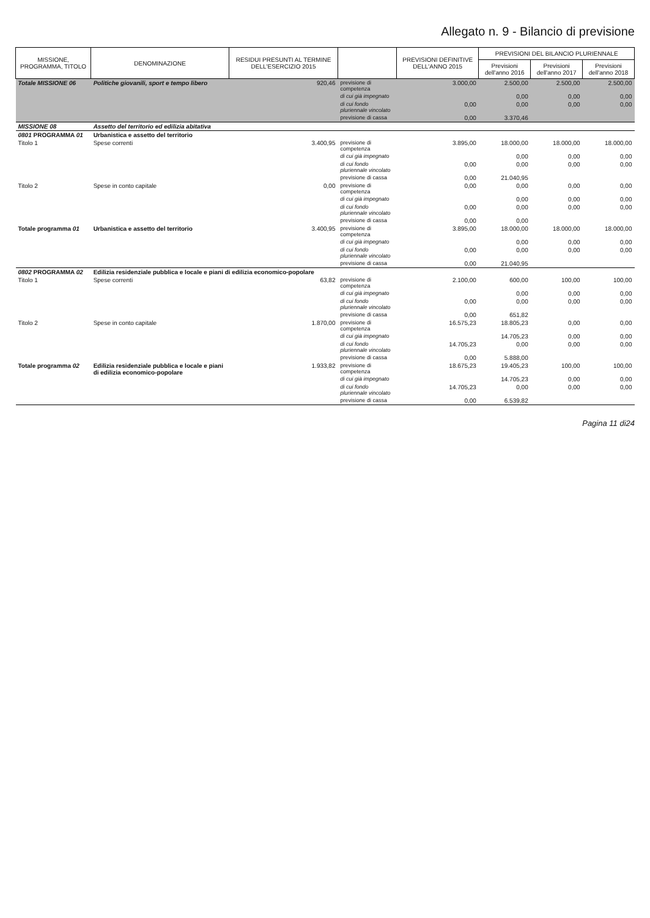Allegato n. 9 - Bilancio di previsione
| MISSIONE, PROGRAMMA, TITOLO | DENOMINAZIONE | RESIDUI PRESUNTI AL TERMINE DELL'ESERCIZIO 2015 | | PREVISIONI DEFINITIVE DELL'ANNO 2015 | PREVISIONI DEL BILANCIO PLURIENNALE | | |
| --- | --- | --- | --- | --- | --- | --- | --- |
| | | | | | Previsioni dell'anno 2016 | Previsioni dell'anno 2017 | Previsioni dell'anno 2018 |
| Totale MISSIONE 06 | Politiche giovanili, sport e tempo libero | 920,46 | previsione di competenza | 3.000,00 | 2.500,00 | 2.500,00 | 2.500,00 |
| | | | di cui già impegnato | | 0,00 | 0,00 | 0,00 |
| | | | di cui fondo pluriennale vincolato | 0,00 | 0,00 | 0,00 | 0,00 |
| | | | previsione di cassa | 0,00 | 3.370,46 | | |
| MISSIONE 08 | Assetto del territorio ed edilizia abitativa | | | | | | |
| 0801 PROGRAMMA 01 | Urbanistica e assetto del territorio | | | | | | |
| Titolo 1 | Spese correnti | 3.400,95 | previsione di competenza | 3.895,00 | 18.000,00 | 18.000,00 | 18.000,00 |
| | | | di cui già impegnato | | 0,00 | 0,00 | 0,00 |
| | | | di cui fondo pluriennale vincolato | 0,00 | 0,00 | 0,00 | 0,00 |
| | | | previsione di cassa | 0,00 | 21.040,95 | | |
| Titolo 2 | Spese in conto capitale | 0,00 | previsione di competenza | 0,00 | 0,00 | 0,00 | 0,00 |
| | | | di cui già impegnato | | 0,00 | 0,00 | 0,00 |
| | | | di cui fondo pluriennale vincolato | 0,00 | 0,00 | 0,00 | 0,00 |
| | | | previsione di cassa | 0,00 | 0,00 | | |
| Totale programma 01 | Urbanistica e assetto del territorio | 3.400,95 | previsione di competenza | 3.895,00 | 18.000,00 | 18.000,00 | 18.000,00 |
| | | | di cui già impegnato | | 0,00 | 0,00 | 0,00 |
| | | | di cui fondo pluriennale vincolato | 0,00 | 0,00 | 0,00 | 0,00 |
| | | | previsione di cassa | 0,00 | 21.040,95 | | |
| 0802 PROGRAMMA 02 | Edilizia residenziale pubblica e locale e piani di edilizia economico-popolare | | | | | | |
| Titolo 1 | Spese correnti | 63,82 | previsione di competenza | 2.100,00 | 600,00 | 100,00 | 100,00 |
| | | | di cui già impegnato | | 0,00 | 0,00 | 0,00 |
| | | | di cui fondo pluriennale vincolato | 0,00 | 0,00 | 0,00 | 0,00 |
| | | | previsione di cassa | 0,00 | 651,82 | | |
| Titolo 2 | Spese in conto capitale | 1.870,00 | previsione di competenza | 16.575,23 | 18.805,23 | 0,00 | 0,00 |
| | | | di cui già impegnato | | 14.705,23 | 0,00 | 0,00 |
| | | | di cui fondo pluriennale vincolato | 14.705,23 | 0,00 | 0,00 | 0,00 |
| | | | previsione di cassa | 0,00 | 5.888,00 | | |
| Totale programma 02 | Edilizia residenziale pubblica e locale e piani di edilizia economico-popolare | 1.933,82 | previsione di competenza | 18.675,23 | 19.405,23 | 100,00 | 100,00 |
| | | | di cui già impegnato | | 14.705,23 | 0,00 | 0,00 |
| | | | di cui fondo pluriennale vincolato | 14.705,23 | 0,00 | 0,00 | 0,00 |
| | | | previsione di cassa | 0,00 | 6.539,82 | | |
Pagina 11 di24